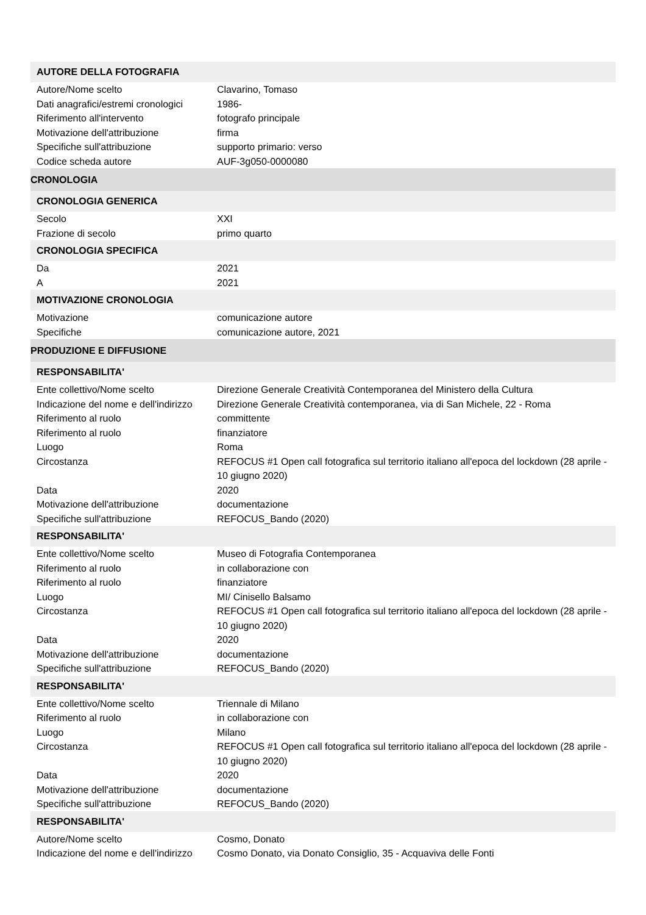| AUTORE DELLA FOTOGRAFIA | |
| Autore/Nome scelto | Clavarino, Tomaso |
| Dati anagrafici/estremi cronologici | 1986- |
| Riferimento all'intervento | fotografo principale |
| Motivazione dell'attribuzione | firma |
| Specifiche sull'attribuzione | supporto primario: verso |
| Codice scheda autore | AUF-3g050-0000080 |
| CRONOLOGIA | |
| CRONOLOGIA GENERICA | |
| Secolo | XXI |
| Frazione di secolo | primo quarto |
| CRONOLOGIA SPECIFICA | |
| Da | 2021 |
| A | 2021 |
| MOTIVAZIONE CRONOLOGIA | |
| Motivazione | comunicazione autore |
| Specifiche | comunicazione autore, 2021 |
| PRODUZIONE E DIFFUSIONE | |
| RESPONSABILITA' | |
| Ente collettivo/Nome scelto | Direzione Generale Creatività Contemporanea del Ministero della Cultura |
| Indicazione del nome e dell'indirizzo | Direzione Generale Creatività contemporanea, via di San Michele, 22 - Roma |
| Riferimento al ruolo | committente |
| Riferimento al ruolo | finanziatore |
| Luogo | Roma |
| Circostanza | REFOCUS #1 Open call fotografica sul territorio italiano all'epoca del lockdown (28 aprile - 10 giugno 2020) |
| Data | 2020 |
| Motivazione dell'attribuzione | documentazione |
| Specifiche sull'attribuzione | REFOCUS_Bando (2020) |
| RESPONSABILITA' | |
| Ente collettivo/Nome scelto | Museo di Fotografia Contemporanea |
| Riferimento al ruolo | in collaborazione con |
| Riferimento al ruolo | finanziatore |
| Luogo | MI/ Cinisello Balsamo |
| Circostanza | REFOCUS #1 Open call fotografica sul territorio italiano all'epoca del lockdown (28 aprile - 10 giugno 2020) |
| Data | 2020 |
| Motivazione dell'attribuzione | documentazione |
| Specifiche sull'attribuzione | REFOCUS_Bando (2020) |
| RESPONSABILITA' | |
| Ente collettivo/Nome scelto | Triennale di Milano |
| Riferimento al ruolo | in collaborazione con |
| Luogo | Milano |
| Circostanza | REFOCUS #1 Open call fotografica sul territorio italiano all'epoca del lockdown (28 aprile - 10 giugno 2020) |
| Data | 2020 |
| Motivazione dell'attribuzione | documentazione |
| Specifiche sull'attribuzione | REFOCUS_Bando (2020) |
| RESPONSABILITA' | |
| Autore/Nome scelto | Cosmo, Donato |
| Indicazione del nome e dell'indirizzo | Cosmo Donato, via Donato Consiglio, 35 - Acquaviva delle Fonti |